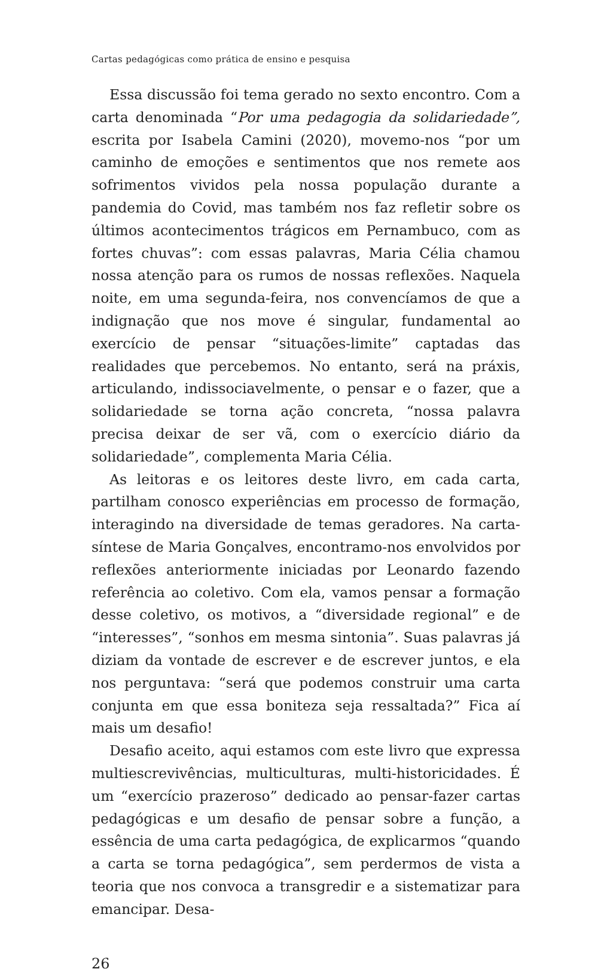Cartas pedagógicas como prática de ensino e pesquisa
Essa discussão foi tema gerado no sexto encontro. Com a carta denominada “Por uma pedagogia da solidariedade”, escrita por Isabela Camini (2020), movemo-nos “por um caminho de emoções e sentimentos que nos remete aos sofrimentos vividos pela nossa população durante a pandemia do Covid, mas também nos faz refletir sobre os últimos acontecimentos trágicos em Pernambuco, com as fortes chuvas”: com essas palavras, Maria Célia chamou nossa atenção para os rumos de nossas reflexões. Naquela noite, em uma segunda-feira, nos convencíamos de que a indignação que nos move é singular, fundamental ao exercício de pensar “situações-limite” captadas das realidades que percebemos. No entanto, será na práxis, articulando, indissociavelmente, o pensar e o fazer, que a solidariedade se torna ação concreta, “nossa palavra precisa deixar de ser vã, com o exercício diário da solidariedade”, complementa Maria Célia.
As leitoras e os leitores deste livro, em cada carta, partilham conosco experiências em processo de formação, interagindo na diversidade de temas geradores. Na carta-síntese de Maria Gonçalves, encontramo-nos envolvidos por reflexões anteriormente iniciadas por Leonardo fazendo referência ao coletivo. Com ela, vamos pensar a formação desse coletivo, os motivos, a “diversidade regional” e de “interesses”, “sonhos em mesma sintonia”. Suas palavras já diziam da vontade de escrever e de escrever juntos, e ela nos perguntava: “será que podemos construir uma carta conjunta em que essa boniteza seja ressaltada?” Fica aí mais um desafio!
Desafio aceito, aqui estamos com este livro que expressa multiescrevivências, multiculturas, multi-historicidades. É um “exercício prazeroso” dedicado ao pensar-fazer cartas pedagógicas e um desafio de pensar sobre a função, a essência de uma carta pedagógica, de explicarmos “quando a carta se torna pedagógica”, sem perdermos de vista a teoria que nos convoca a transgredir e a sistematizar para emancipar. Desa-
26